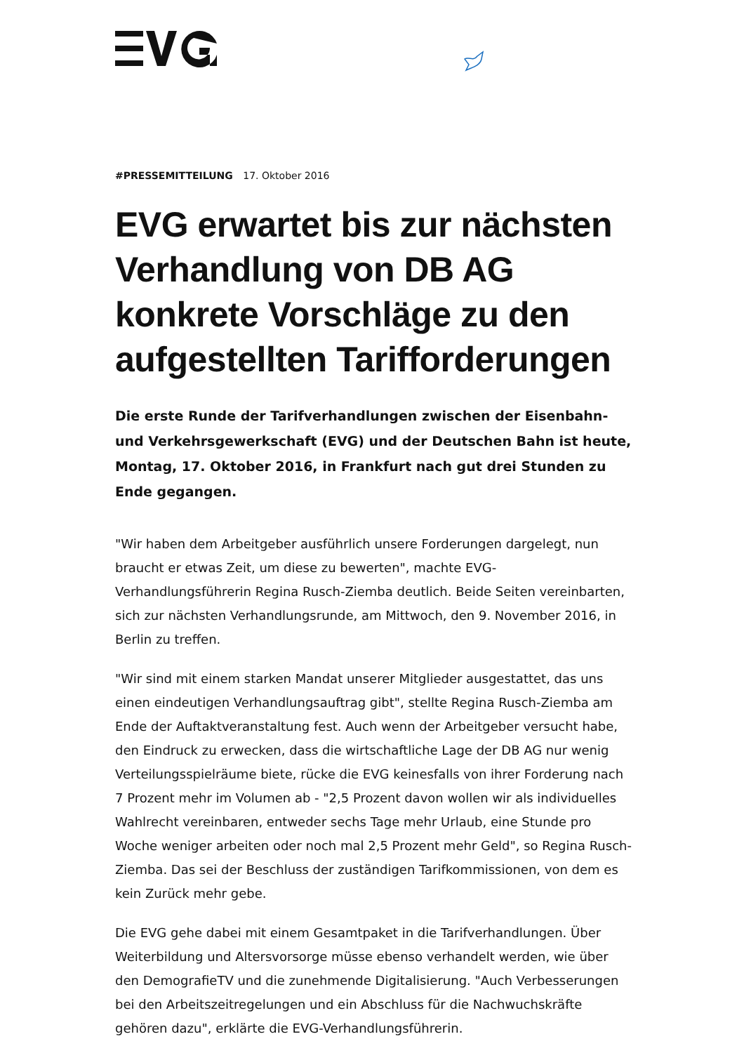#PRESSEMITTEILUNG 17. Oktober 2016
EVG erwartet bis zur nächsten Verhandlung von DB AG konkrete Vorschläge zu den aufgestellten Tarifforderungen
Die erste Runde der Tarifverhandlungen zwischen der Eisenbahn- und Verkehrsgewerkschaft (EVG) und der Deutschen Bahn ist heute, Montag, 17. Oktober 2016, in Frankfurt nach gut drei Stunden zu Ende gegangen.
"Wir haben dem Arbeitgeber ausführlich unsere Forderungen dargelegt, nun braucht er etwas Zeit, um diese zu bewerten", machte EVG-Verhandlungsführerin Regina Rusch-Ziemba deutlich. Beide Seiten vereinbarten, sich zur nächsten Verhandlungsrunde, am Mittwoch, den 9. November 2016, in Berlin zu treffen.
"Wir sind mit einem starken Mandat unserer Mitglieder ausgestattet, das uns einen eindeutigen Verhandlungsauftrag gibt", stellte Regina Rusch-Ziemba am Ende der Auftaktveranstaltung fest. Auch wenn der Arbeitgeber versucht habe, den Eindruck zu erwecken, dass die wirtschaftliche Lage der DB AG nur wenig Verteilungsspielräume biete, rücke die EVG keinesfalls von ihrer Forderung nach 7 Prozent mehr im Volumen ab - "2,5 Prozent davon wollen wir als individuelles Wahlrecht vereinbaren, entweder sechs Tage mehr Urlaub, eine Stunde pro Woche weniger arbeiten oder noch mal 2,5 Prozent mehr Geld", so Regina Rusch-Ziemba. Das sei der Beschluss der zuständigen Tarifkommissionen, von dem es kein Zurück mehr gebe.
Die EVG gehe dabei mit einem Gesamtpaket in die Tarifverhandlungen. Über Weiterbildung und Altersvorsorge müsse ebenso verhandelt werden, wie über den DemografieTV und die zunehmende Digitalisierung. "Auch Verbesserungen bei den Arbeitszeitregelungen und ein Abschluss für die Nachwuchskräfte gehören dazu", erklärte die EVG-Verhandlungsführerin.